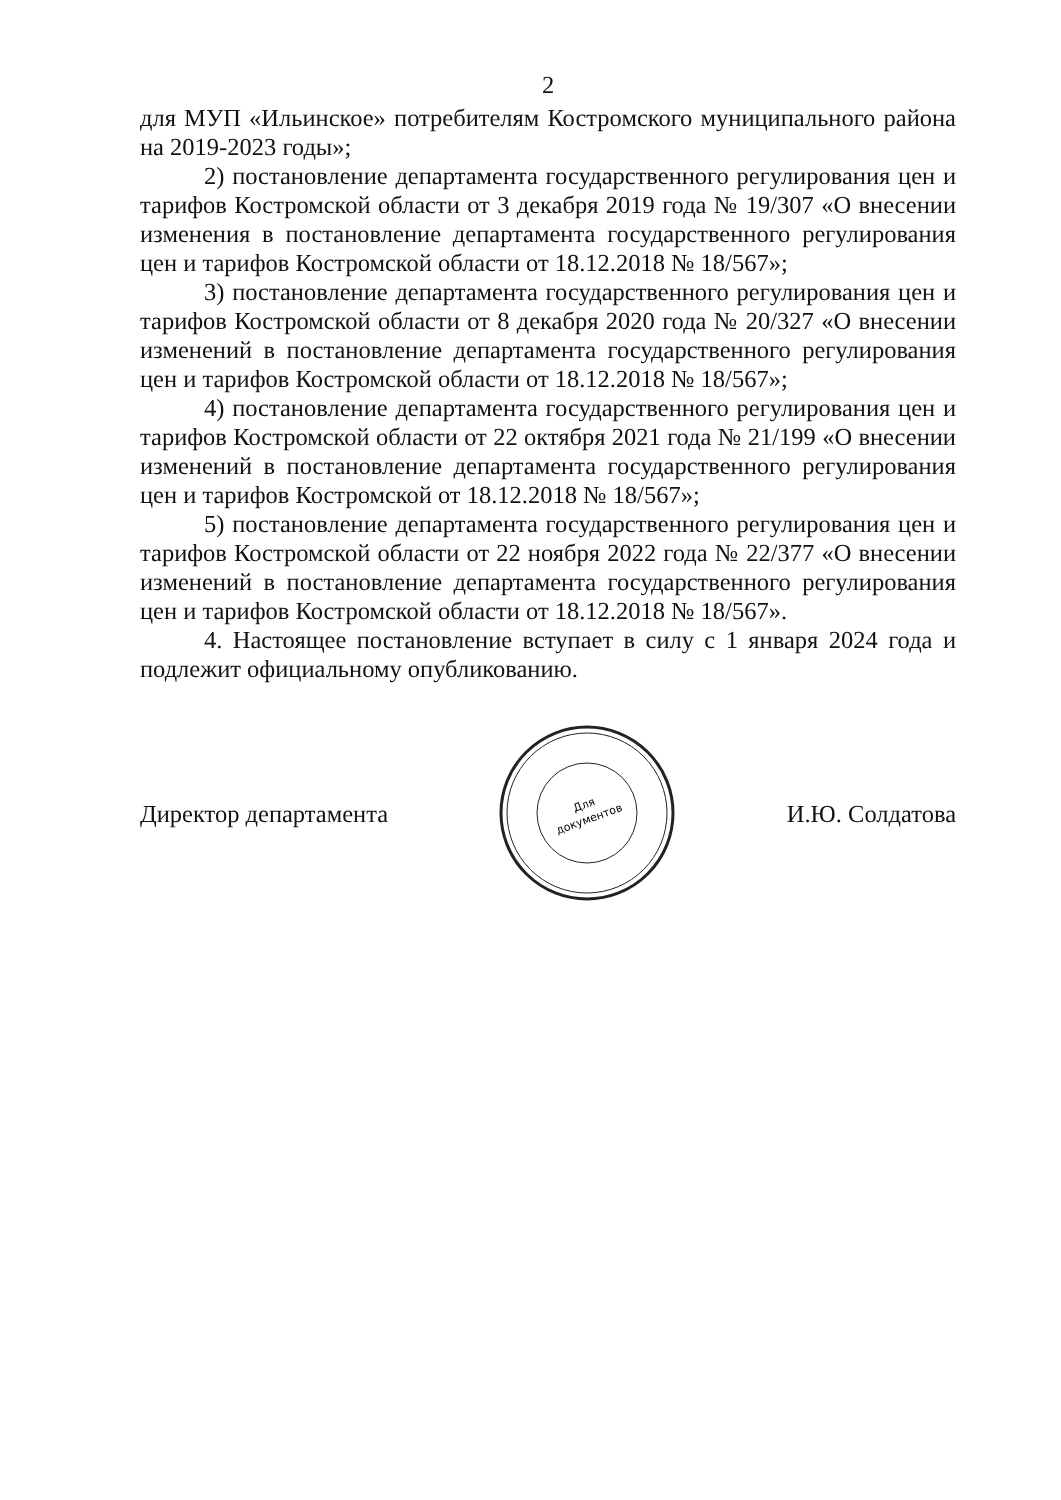2
для МУП «Ильинское» потребителям Костромского муниципального района на 2019-2023 годы»;
2) постановление департамента государственного регулирования цен и тарифов Костромской области от 3 декабря 2019 года № 19/307 «О внесении изменения в постановление департамента государственного регулирования цен и тарифов Костромской области от 18.12.2018 № 18/567»;
3) постановление департамента государственного регулирования цен и тарифов Костромской области от 8 декабря 2020 года № 20/327 «О внесении изменений в постановление департамента государственного регулирования цен и тарифов Костромской области от 18.12.2018 № 18/567»;
4) постановление департамента государственного регулирования цен и тарифов Костромской области от 22 октября 2021 года № 21/199 «О внесении изменений в постановление департамента государственного регулирования цен и тарифов Костромской от 18.12.2018 № 18/567»;
5) постановление департамента государственного регулирования цен и тарифов Костромской области от 22 ноября 2022 года № 22/377 «О внесении изменений в постановление департамента государственного регулирования цен и тарифов Костромской области от 18.12.2018 № 18/567».
4. Настоящее постановление вступает в силу с 1 января 2024 года и подлежит официальному опубликованию.
Директор департамента
Для
документов
И.Ю. Солдатова